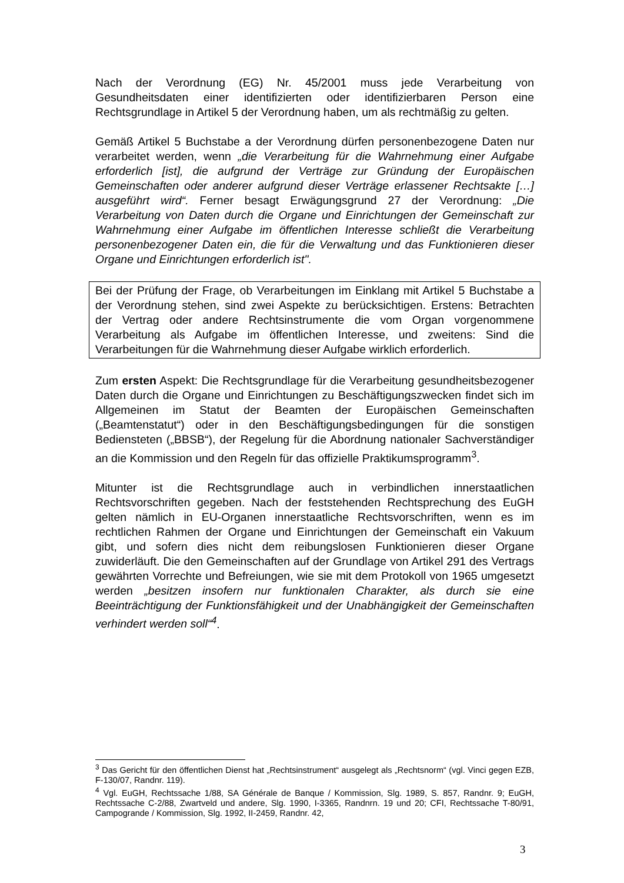Nach der Verordnung (EG) Nr. 45/2001 muss jede Verarbeitung von Gesundheitsdaten einer identifizierten oder identifizierbaren Person eine Rechtsgrundlage in Artikel 5 der Verordnung haben, um als rechtmäßig zu gelten.
Gemäß Artikel 5 Buchstabe a der Verordnung dürfen personenbezogene Daten nur verarbeitet werden, wenn „die Verarbeitung für die Wahrnehmung einer Aufgabe erforderlich [ist], die aufgrund der Verträge zur Gründung der Europäischen Gemeinschaften oder anderer aufgrund dieser Verträge erlassener Rechtsakte […] ausgeführt wird“. Ferner besagt Erwägungsgrund 27 der Verordnung: „Die Verarbeitung von Daten durch die Organe und Einrichtungen der Gemeinschaft zur Wahrnehmung einer Aufgabe im öffentlichen Interesse schließt die Verarbeitung personenbezogener Daten ein, die für die Verwaltung und das Funktionieren dieser Organe und Einrichtungen erforderlich ist".
Bei der Prüfung der Frage, ob Verarbeitungen im Einklang mit Artikel 5 Buchstabe a der Verordnung stehen, sind zwei Aspekte zu berücksichtigen. Erstens: Betrachten der Vertrag oder andere Rechtsinstrumente die vom Organ vorgenommene Verarbeitung als Aufgabe im öffentlichen Interesse, und zweitens: Sind die Verarbeitungen für die Wahrnehmung dieser Aufgabe wirklich erforderlich.
Zum ersten Aspekt: Die Rechtsgrundlage für die Verarbeitung gesundheitsbezogener Daten durch die Organe und Einrichtungen zu Beschäftigungszwecken findet sich im Allgemeinen im Statut der Beamten der Europäischen Gemeinschaften („Beamtenstatut“) oder in den Beschäftigungsbedingungen für die sonstigen Bediensteten („BBSB“), der Regelung für die Abordnung nationaler Sachverständiger an die Kommission und den Regeln für das offizielle Praktikumsprogramm<sup>3</sup>.
Mitunter ist die Rechtsgrundlage auch in verbindlichen innerstaatlichen Rechtsvorschriften gegeben. Nach der feststehenden Rechtsprechung des EuGH gelten nämlich in EU-Organen innerstaatliche Rechtsvorschriften, wenn es im rechtlichen Rahmen der Organe und Einrichtungen der Gemeinschaft ein Vakuum gibt, und sofern dies nicht dem reibungslosen Funktionieren dieser Organe zuwiderläuft. Die den Gemeinschaften auf der Grundlage von Artikel 291 des Vertrags gewährten Vorrechte und Befreiungen, wie sie mit dem Protokoll von 1965 umgesetzt werden „besitzen insofern nur funktionalen Charakter, als durch sie eine Beeinträchtigung der Funktionsfähigkeit und der Unabhängigkeit der Gemeinschaften verhindert werden soll“<sup>4</sup>.
<sup>3</sup> Das Gericht für den öffentlichen Dienst hat „Rechtsinstrument“ ausgelegt als „Rechtsnorm“ (vgl. Vinci gegen EZB, F-130/07, Randnr. 119).
<sup>4</sup> Vgl. EuGH, Rechtssache 1/88, SA Générale de Banque / Kommission, Slg. 1989, S. 857, Randnr. 9; EuGH, Rechtssache C-2/88, Zwartveld und andere, Slg. 1990, I-3365, Randnrn. 19 und 20; CFI, Rechtssache T-80/91, Campogrande / Kommission, Slg. 1992, II-2459, Randnr. 42,
3